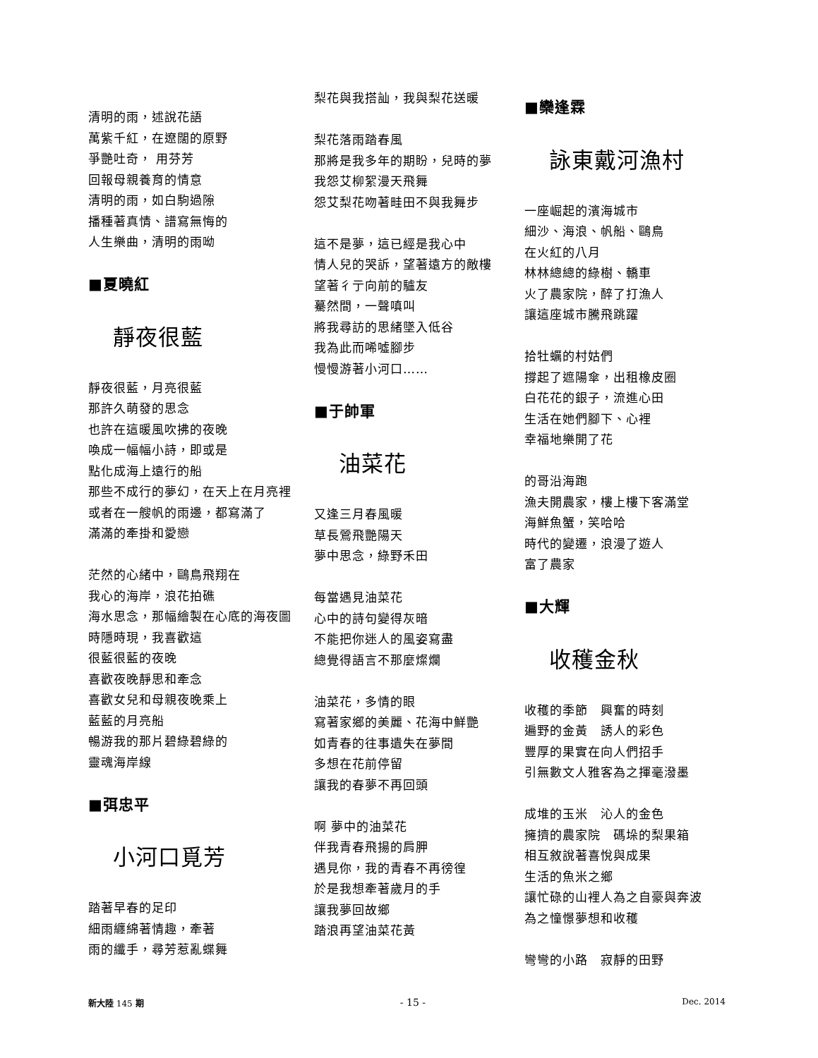清明的雨，述說花語
萬紫千紅，在遼闊的原野
爭艷吐奇， 用芬芳
回報母親養育的情意
清明的雨，如白駒過隙
播種著真情、譜寫無悔的
人生樂曲，清明的雨呦
■夏曉紅
靜夜很藍
靜夜很藍，月亮很藍
那許久萌發的思念
也許在這暖風吹拂的夜晚
喚成一幅幅小詩，即或是
點化成海上遠行的船
那些不成行的夢幻，在天上在月亮裡
或者在一艘帆的雨邊，都寫滿了
滿滿的牽掛和愛戀
茫然的心緒中，鷗鳥飛翔在
我心的海岸，浪花拍礁
海水思念，那幅繪製在心底的海夜圖
時隱時現，我喜歡這
很藍很藍的夜晚
喜歡夜晚靜思和牽念
喜歡女兒和母親夜晚乘上
藍藍的月亮船
暢游我的那片碧綠碧綠的
靈魂海岸線
■弭忠平
小河口覓芳
踏著早春的足印
細雨纏綿著情趣，牽著
雨的纖手，尋芳惹亂蝶舞
梨花與我搭訕，我與梨花送暖
梨花落雨踏春風
那將是我多年的期盼，兒時的夢
我怨艾柳絮漫天飛舞
怨艾梨花吻著畦田不與我舞步
這不是夢，這已經是我心中
情人兒的哭訴，望著遠方的敵樓
望著彳亍向前的驢友
驀然間，一聲嗔叫
將我尋訪的思緒墜入低谷
我為此而唏噓腳步
慢慢游著小河口……
■于帥軍
油菜花
又逢三月春風暖
草長鶯飛艷陽天
夢中思念，綠野禾田
每當遇見油菜花
心中的詩句變得灰暗
不能把你迷人的風姿寫盡
總覺得語言不那麼燦爛
油菜花，多情的眼
寫著家鄉的美麗、花海中鮮艷
如青春的往事遺失在夢間
多想在花前停留
讓我的春夢不再回頭
啊 夢中的油菜花
伴我青春飛揚的肩胛
遇見你，我的青春不再徬徨
於是我想牽著歲月的手
讓我夢回故鄉
踏浪再望油菜花黃
■欒逢霖
詠東戴河漁村
一座崛起的濱海城市
細沙、海浪、帆船、鷗鳥
在火紅的八月
林林總總的綠樹、轎車
火了農家院，醉了打漁人
讓這座城市騰飛跳躍
拾牡蠣的村姑們
撐起了遮陽傘，出租橡皮圈
白花花的銀子，流進心田
生活在她們腳下、心裡
幸福地樂開了花
的哥沿海跑
漁夫開農家，樓上樓下客滿堂
海鮮魚蟹，笑哈哈
時代的變遷，浪漫了遊人
富了農家
■大輝
收穫金秋
收穫的季節　興奮的時刻
遍野的金黃　誘人的彩色
豐厚的果實在向人們招手
引無數文人雅客為之揮毫潑墨
成堆的玉米　沁人的金色
擁擠的農家院　碼垛的梨果箱
相互敘說著喜悅與成果
生活的魚米之鄉
讓忙碌的山裡人為之自豪與奔波
為之憧憬夢想和收穫
彎彎的小路　寂靜的田野
新大陸 145 期 - 15 - Dec. 2014